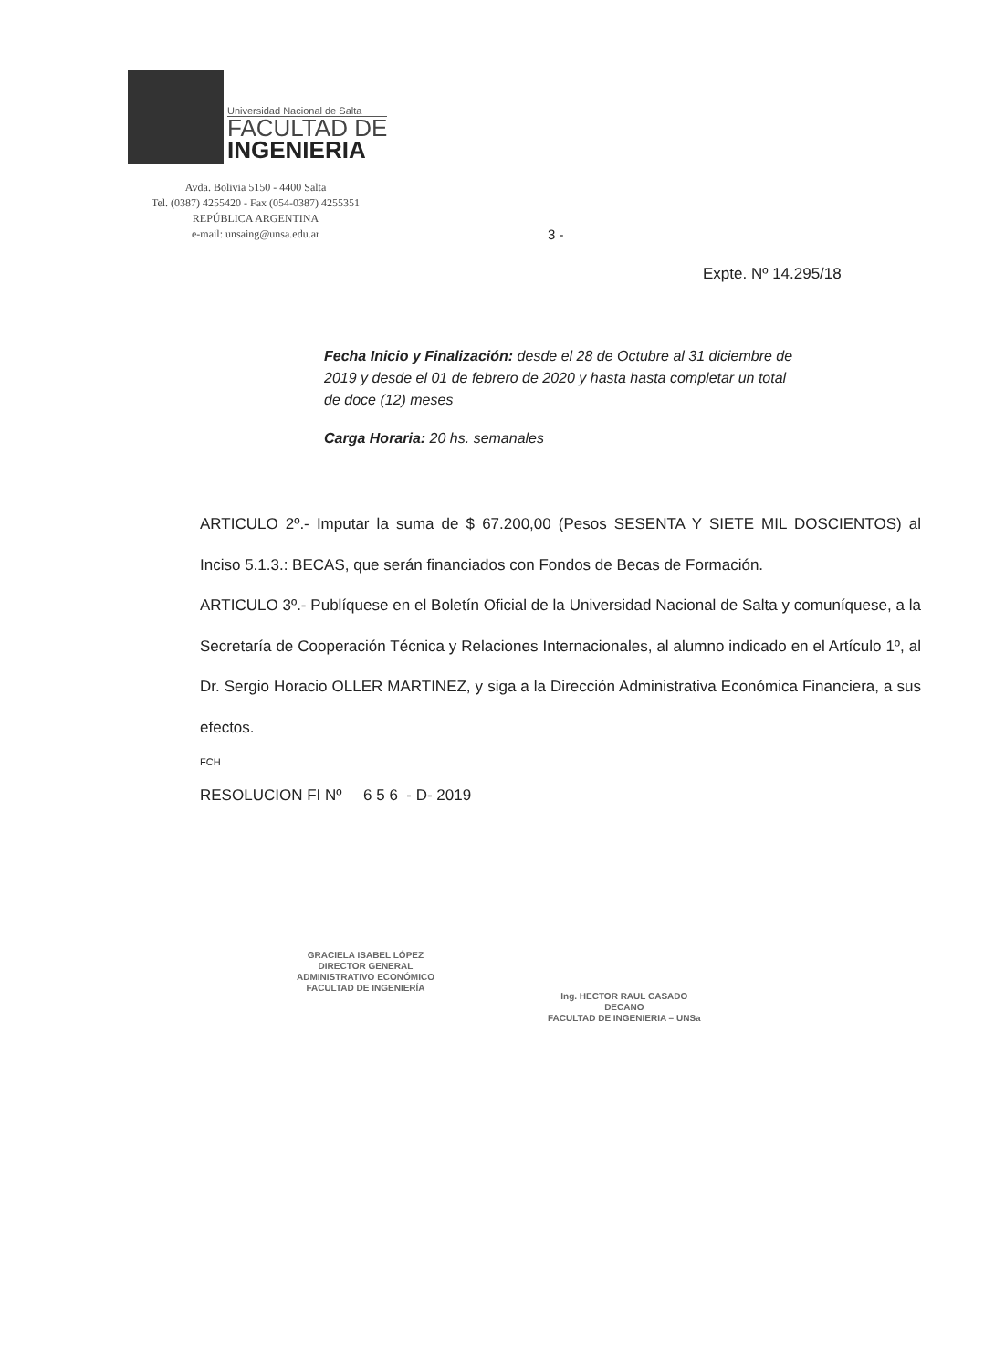Universidad Nacional de Salta
FACULTAD DE
INGENIERIA
Avda. Bolivia 5150 - 4400 Salta
Tel. (0387) 4255420 - Fax (054-0387) 4255351
REPÚBLICA ARGENTINA
e-mail: unsaing@unsa.edu.ar
3 -
Expte. Nº 14.295/18
Fecha Inicio y Finalización: desde el 28 de Octubre al 31 diciembre de 2019 y desde el 01 de febrero de 2020 y hasta hasta completar un total de doce (12) meses
Carga Horaria: 20 hs. semanales
ARTICULO 2º.- Imputar la suma de $ 67.200,00 (Pesos SESENTA Y SIETE MIL DOSCIENTOS) al Inciso 5.1.3.: BECAS, que serán financiados con Fondos de Becas de Formación.
ARTICULO 3º.- Publíquese en el Boletín Oficial de la Universidad Nacional de Salta y comuníquese, a la Secretaría de Cooperación Técnica y Relaciones Internacionales, al alumno indicado en el Artículo 1º, al Dr. Sergio Horacio OLLER MARTINEZ, y siga a la Dirección Administrativa Económica Financiera, a sus efectos.
FCH
RESOLUCION FI Nº 6 5 6 - D- 2019
GRACIELA ISABEL LÓPEZ
DIRECTOR GENERAL
ADMINISTRATIVO ECONÓMICO
FACULTAD DE INGENIERÍA
Ing. HECTOR RAUL CASADO
DECANO
FACULTAD DE INGENIERIA – UNSa